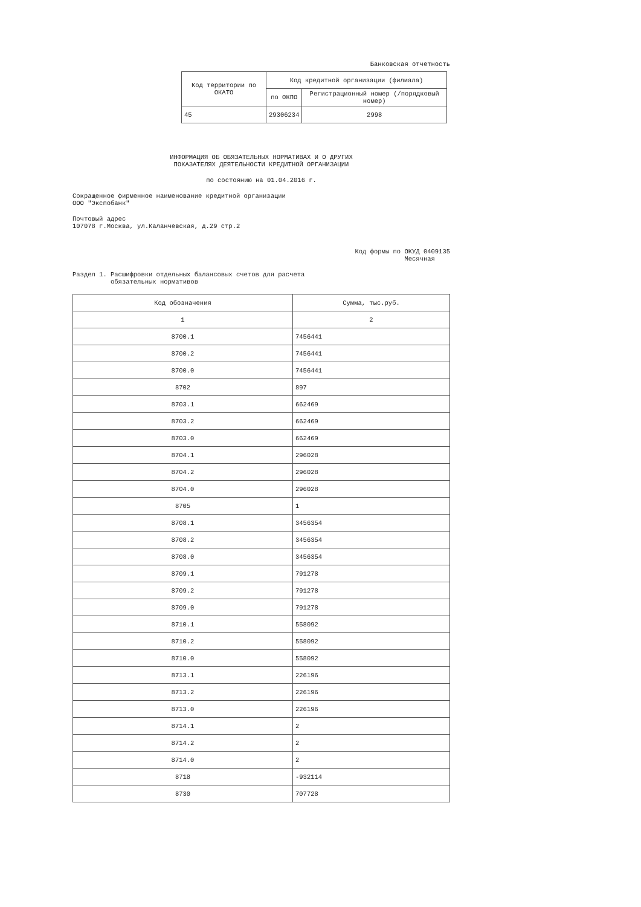Банковская отчетность
| Код территории по ОКАТО | Код кредитной организации (филиала) | |
| --- | --- | --- |
| | по ОКПО | Регистрационный номер (/порядковый номер) |
| 45 | 29306234 | 2998 |
ИНФОРМАЦИЯ ОБ ОБЯЗАТЕЛЬНЫХ НОРМАТИВАХ И О ДРУГИХ
ПОКАЗАТЕЛЯХ ДЕЯТЕЛЬНОСТИ КРЕДИТНОЙ ОРГАНИЗАЦИИ
по состоянию на 01.04.2016 г.
Сокращенное фирменное наименование кредитной организации
ООО "Экспобанк"
Почтовый адрес
107078 г.Москва, ул.Каланчевская, д.29 стр.2
Код формы по ОКУД 0409135
Месячная
Раздел 1. Расшифровки отдельных балансовых счетов для расчета
обязательных нормативов
| Код обозначения | Сумма, тыс.руб. |
| --- | --- |
| 1 | 2 |
| 8700.1 | 7456441 |
| 8700.2 | 7456441 |
| 8700.0 | 7456441 |
| 8702 | 897 |
| 8703.1 | 662469 |
| 8703.2 | 662469 |
| 8703.0 | 662469 |
| 8704.1 | 296028 |
| 8704.2 | 296028 |
| 8704.0 | 296028 |
| 8705 | 1 |
| 8708.1 | 3456354 |
| 8708.2 | 3456354 |
| 8708.0 | 3456354 |
| 8709.1 | 791278 |
| 8709.2 | 791278 |
| 8709.0 | 791278 |
| 8710.1 | 558092 |
| 8710.2 | 558092 |
| 8710.0 | 558092 |
| 8713.1 | 226196 |
| 8713.2 | 226196 |
| 8713.0 | 226196 |
| 8714.1 | 2 |
| 8714.2 | 2 |
| 8714.0 | 2 |
| 8718 | -932114 |
| 8730 | 707728 |